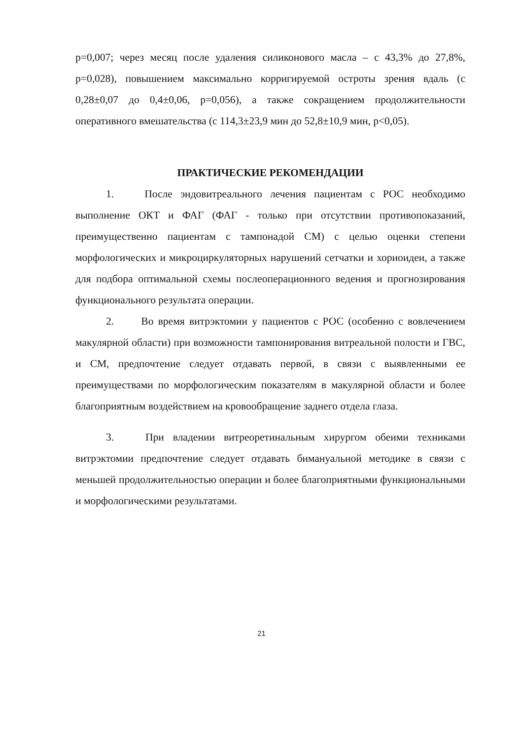p=0,007; через месяц после удаления силиконового масла – с 43,3% до 27,8%, p=0,028), повышением максимально корригируемой остроты зрения вдаль (с 0,28±0,07 до 0,4±0,06, p=0,056), а также сокращением продолжительности оперативного вмешательства (с 114,3±23,9 мин до 52,8±10,9 мин, p<0,05).
ПРАКТИЧЕСКИЕ РЕКОМЕНДАЦИИ
1. После эндовитреального лечения пациентам с РОС необходимо выполнение ОКТ и ФАГ (ФАГ - только при отсутствии противопоказаний, преимущественно пациентам с тампонадой СМ) с целью оценки степени морфологических и микроциркуляторных нарушений сетчатки и хориоидеи, а также для подбора оптимальной схемы послеоперационного ведения и прогнозирования функционального результата операции.
2. Во время витрэктомии у пациентов с РОС (особенно с вовлечением макулярной области) при возможности тампонирования витреальной полости и ГВС, и СМ, предпочтение следует отдавать первой, в связи с выявленными ее преимуществами по морфологическим показателям в макулярной области и более благоприятным воздействием на кровообращение заднего отдела глаза.
3. При владении витреоретинальным хирургом обеими техниками витрэктомии предпочтение следует отдавать бимануальной методике в связи с меньшей продолжительностью операции и более благоприятными функциональными и морфологическими результатами.
21